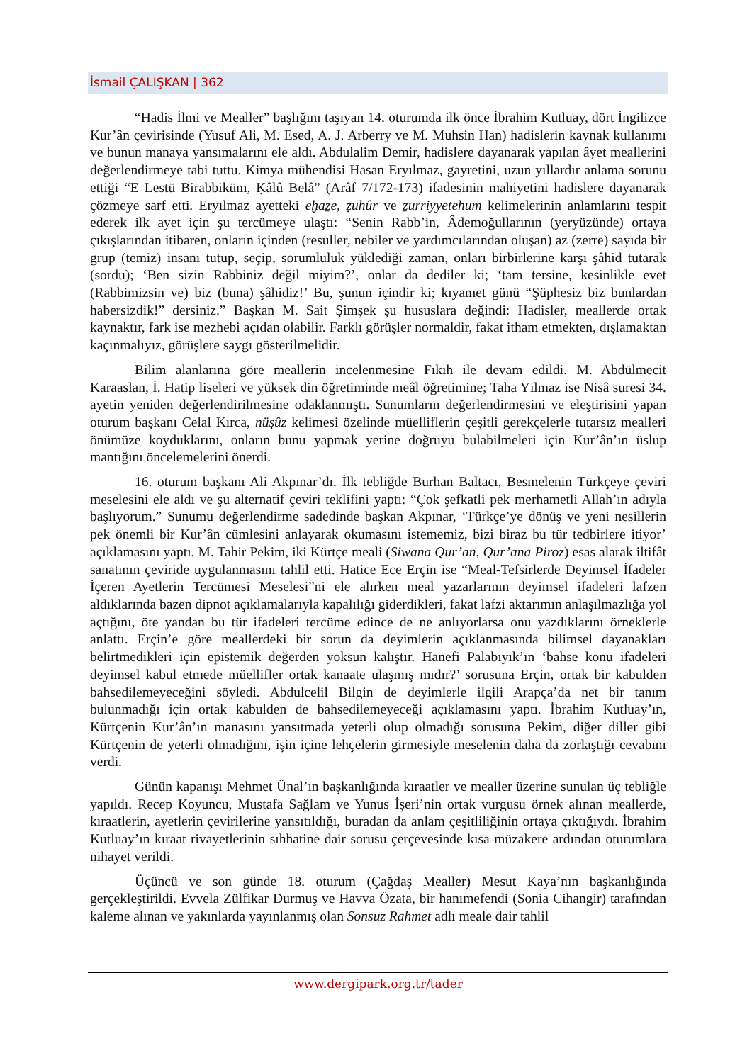İsmail ÇALIŞKAN | 362
“Hadis İlmi ve Mealler” başlığını taşıyan 14. oturumda ilk önce İbrahim Kutluay, dört İngilizce Kur’ân çevirisinde (Yusuf Ali, M. Esed, A. J. Arberry ve M. Muhsin Han) hadislerin kaynak kullanımı ve bunun manaya yansımalarını ele aldı. Abdulalim Demir, hadislere dayanarak yapılan âyet meallerini değerlendirmeye tabi tuttu. Kimya mühendisi Hasan Eryılmaz, gayretini, uzun yıllardır anlama sorunu ettiği “E Lestü Birabbiküm, Ḳâlû Belâ” (Arâf 7/172-173) ifadesinin mahiyetini hadislere dayanarak çözmeye sarf etti. Eryılmaz ayetteki eḫaẕe, ẓuhûr ve ẕurriyyetehum kelimelerinin anlamlarını tespit ederek ilk ayet için şu tercümeye ulaştı: “Senin Rabb’in, Âdemoğullarının (yeryüzünde) ortaya çıkışlarından itibaren, onların içinden (resuller, nebiler ve yardımcılarından oluşan) az (zerre) sayıda bir grup (temiz) insanı tutup, seçip, sorumluluk yüklediği zaman, onları birbirlerine karşı şâhid tutarak (sordu); ‘Ben sizin Rabbiniz değil miyim?’, onlar da dediler ki; ‘tam tersine, kesinlikle evet (Rabbimizsin ve) biz (buna) şâhidiz!’ Bu, şunun içindir ki; kıyamet günü “Şüphesiz biz bunlardan habersizdik!” dersiniz.” Başkan M. Sait Şimşek şu hususlara değindi: Hadisler, meallerde ortak kaynaktır, fark ise mezhebi açıdan olabilir. Farklı görüşler normaldir, fakat itham etmekten, dışlamaktan kaçınmalıyız, görüşlere saygı gösterilmelidir.
Bilim alanlarına göre meallerin incelenmesine Fıkıh ile devam edildi. M. Abdülmecit Karaaslan, İ. Hatip liseleri ve yüksek din öğretiminde meâl öğretimine; Taha Yılmaz ise Nisâ suresi 34. ayetin yeniden değerlendirilmesine odaklanmıştı. Sunumların değerlendirmesini ve eleştirisini yapan oturum başkanı Celal Kırca, nüşûz kelimesi özelinde müelliflerin çeşitli gerekçelerle tutarsız mealleri önümüze koyduklarını, onların bunu yapmak yerine doğruyu bulabilmeleri için Kur’ân’ın üslup mantığını öncelemelerini önerdi.
16. oturum başkanı Ali Akpınar’dı. İlk tebliğde Burhan Baltacı, Besmelenin Türkçeye çeviri meselesini ele aldı ve şu alternatif çeviri teklifini yaptı: “Çok şefkatli pek merhametli Allah’ın adıyla başlıyorum.” Sunumu değerlendirme sadedinde başkan Akpınar, ‘Türkçe’ye dönüş ve yeni nesillerin pek önemli bir Kur’ân cümlesini anlayarak okumasını istememiz, bizi biraz bu tür tedbirlere itiyor’ açıklamasını yaptı. M. Tahir Pekim, iki Kürtçe meali (Siwana Qur’an, Qur’ana Piroz) esas alarak iltifât sanatının çeviride uygulanmasını tahlil etti. Hatice Ece Erçin ise “Meal-Tefsirlerde Deyimsel İfadeler İçeren Ayetlerin Tercümesi Meselesi”ni ele alırken meal yazarlarının deyimsel ifadeleri lafzen aldıklarında bazen dipnot açıklamalarıyla kapalılığı giderdikleri, fakat lafzi aktarımın anlaşılmazlığa yol açtığını, öte yandan bu tür ifadeleri tercüme edince de ne anlıyorlarsa onu yazdıklarını örneklerle anlattı. Erçin’e göre meallerdeki bir sorun da deyimlerin açıklanmasında bilimsel dayanakları belirtmedikleri için epistemik değerden yoksun kalıştır. Hanefi Palabıyık’ın ‘bahse konu ifadeleri deyimsel kabul etmede müellifler ortak kanaate ulaşmış mıdır?’ sorusuna Erçin, ortak bir kabulden bahsedilemeyeceğini söyledi. Abdulcelil Bilgin de deyimlerle ilgili Arapça’da net bir tanım bulunmadığı için ortak kabulden de bahsedilemeyeceği açıklamasını yaptı. İbrahim Kutluay’ın, Kürtçenin Kur’ân’ın manasını yansıtmada yeterli olup olmadığı sorusuna Pekim, diğer diller gibi Kürtçenin de yeterli olmadığını, işin içine lehçelerin girmesiyle meselenin daha da zorlaştığı cevabını verdi.
Günün kapanışı Mehmet Ünal’ın başkanlığında kıraatler ve mealler üzerine sunulan üç tebliğle yapıldı. Recep Koyuncu, Mustafa Sağlam ve Yunus İşeri’nin ortak vurgusu örnek alınan meallerde, kıraatlerin, ayetlerin çevirilerine yansıtıldığı, buradan da anlam çeşitliliğinin ortaya çıktığıydı. İbrahim Kutluay’ın kıraat rivayetlerinin sıhhatine dair sorusu çerçevesinde kısa müzakere ardından oturumlara nihayet verildi.
Üçüncü ve son günde 18. oturum (Çağdaş Mealler) Mesut Kaya’nın başkanlığında gerçekleştirildi. Evvela Zülfikar Durmuş ve Havva Özata, bir hanımefendi (Sonia Cihangir) tarafından kaleme alınan ve yakınlarda yayınlanmış olan Sonsuz Rahmet adlı meale dair tahlil
www.dergipark.org.tr/tader